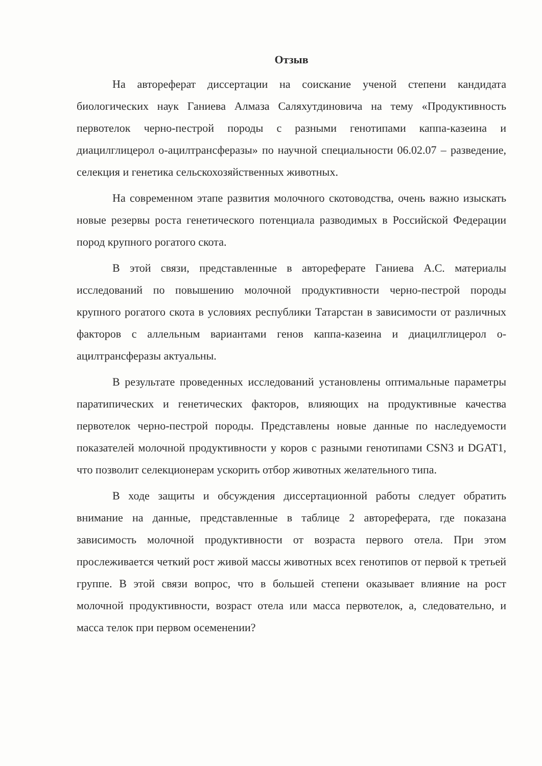Отзыв
На автореферат диссертации на соискание ученой степени кандидата биологических наук Ганиева Алмаза Саляхутдиновича на тему «Продуктивность первотелок черно-пестрой породы с разными генотипами каппа-казеина и диацилглицерол о-ацилтрансферазы» по научной специальности 06.02.07 – разведение, селекция и генетика сельскохозяйственных животных.
На современном этапе развития молочного скотоводства, очень важно изыскать новые резервы роста генетического потенциала разводимых в Российской Федерации пород крупного рогатого скота.
В этой связи, представленные в автореферате Ганиева А.С. материалы исследований по повышению молочной продуктивности черно-пестрой породы крупного рогатого скота в условиях республики Татарстан в зависимости от различных факторов с аллельным вариантами генов каппа-казеина и диацилглицерол о-ацилтрансферазы актуальны.
В результате проведенных исследований установлены оптимальные параметры паратипических и генетических факторов, влияющих на продуктивные качества первотелок черно-пестрой породы. Представлены новые данные по наследуемости показателей молочной продуктивности у коров с разными генотипами CSN3 и DGAT1, что позволит селекционерам ускорить отбор животных желательного типа.
В ходе защиты и обсуждения диссертационной работы следует обратить внимание на данные, представленные в таблице 2 автореферата, где показана зависимость молочной продуктивности от возраста первого отела. При этом прослеживается четкий рост живой массы животных всех генотипов от первой к третьей группе. В этой связи вопрос, что в большей степени оказывает влияние на рост молочной продуктивности, возраст отела или масса первотелок, а, следовательно, и масса телок при первом осеменении?